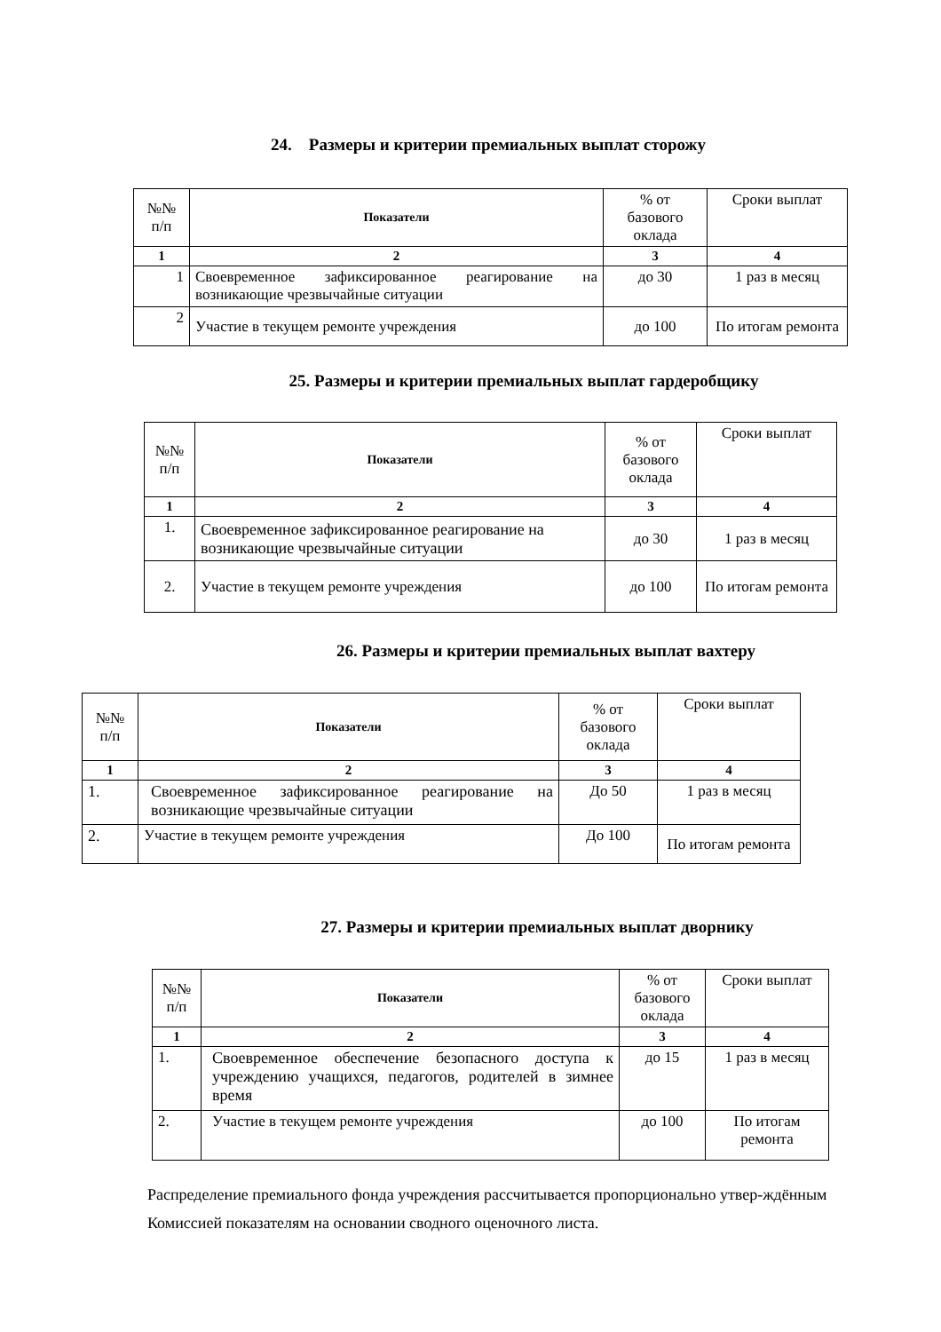24. Размеры и критерии премиальных выплат сторожу
| №№ п/п | Показатели | % от базового оклада | Сроки выплат |
| 1 | 2 | 3 | 4 |
| 1 | Своевременное зафиксированное реагирование на возникающие чрезвычайные ситуации | до 30 | 1 раз в месяц |
| 2 | Участие в текущем ремонте учреждения | до 100 | По итогам ремонта |
25. Размеры и критерии премиальных выплат гардеробщику
| №№ п/п | Показатели | % от базового оклада | Сроки выплат |
| 1 | 2 | 3 | 4 |
| 1. | Своевременное зафиксированное реагирование на возникающие чрезвычайные ситуации | до 30 | 1 раз в месяц |
| 2. | Участие в текущем ремонте учреждения | до 100 | По итогам ремонта |
26. Размеры и критерии премиальных выплат вахтеру
| №№ п/п | Показатели | % от базового оклада | Сроки выплат |
| 1 | 2 | 3 | 4 |
| 1. | Своевременное зафиксированное реагирование на возникающие чрезвычайные ситуации | До 50 | 1 раз в месяц |
| 2. | Участие в текущем ремонте учреждения | До 100 | По итогам ремонта |
27. Размеры и критерии премиальных выплат дворнику
| №№ п/п | Показатели | % от базового оклада | Сроки выплат |
| 1 | 2 | 3 | 4 |
| 1. | Своевременное обеспечение безопасного доступа к учреждению учащихся, педагогов, родителей в зимнее время | до 15 | 1 раз в месяц |
| 2. | Участие в текущем ремонте учреждения | до 100 | По итогам ремонта |
Распределение премиального фонда учреждения рассчитывается пропорционально утвер-ждённым Комиссией показателям на основании сводного оценочного листа.